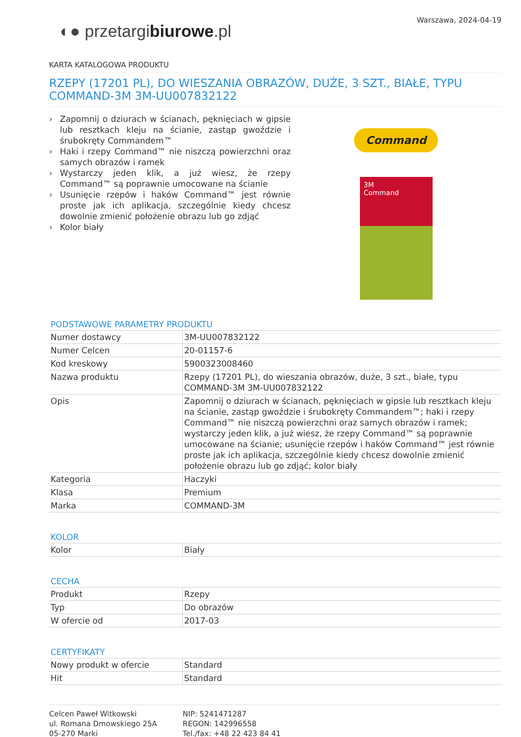Warszawa, 2024-04-19
◐● przetargibiurowe.pl
KARTA KATALOGOWA PRODUKTU
RZEPY (17201 PL), DO WIESZANIA OBRAZÓW, DUŻE, 3 SZT., BIAŁE, TYPU COMMAND-3M 3M-UU007832122
› Zapomnij o dziurach w ścianach, pęknięciach w gipsie lub resztkach kleju na ścianie, zastąp gwoździe i śrubokręty Commandem™
› Haki i rzepy Command™ nie niszczą powierzchni oraz samych obrazów i ramek
› Wystarczy jeden klik, a już wiesz, że rzepy Command™ są poprawnie umocowane na ścianie
› Usunięcie rzepów i haków Command™ jest równie proste jak ich aplikacja, szczególnie kiedy chcesz dowolnie zmienić położenie obrazu lub go zdjąć
› Kolor biały
Command
3M
Command
PODSTAWOWE PARAMETRY PRODUKTU
| Numer dostawcy | 3M-UU007832122 |
| Numer Celcen | 20-01157-6 |
| Kod kreskowy | 5900323008460 |
| Nazwa produktu | Rzepy (17201 PL), do wieszania obrazów, duże, 3 szt., białe, typu COMMAND-3M 3M-UU007832122 |
| Opis | Zapomnij o dziurach w ścianach, pęknięciach w gipsie lub resztkach kleju na ścianie, zastąp gwoździe i śrubokręty Commandem™; haki i rzepy Command™ nie niszczą powierzchni oraz samych obrazów i ramek; wystarczy jeden klik, a już wiesz, że rzepy Command™ są poprawnie umocowane na ścianie; usunięcie rzepów i haków Command™ jest równie proste jak ich aplikacja, szczególnie kiedy chcesz dowolnie zmienić położenie obrazu lub go zdjąć; kolor biały |
| Kategoria | Haczyki |
| Klasa | Premium |
| Marka | COMMAND-3M |
KOLOR
| Kolor | Biały |
CECHA
| Produkt | Rzepy |
| Typ | Do obrazów |
| W ofercie od | 2017-03 |
CERTYFIKATY
| Nowy produkt w ofercie | Standard |
| Hit | Standard |
Celcen Paweł Witkowski
ul. Romana Dmowskiego 25A
05-270 Marki
NIP: 5241471287
REGON: 142996558
Tel./fax: +48 22 423 84 41